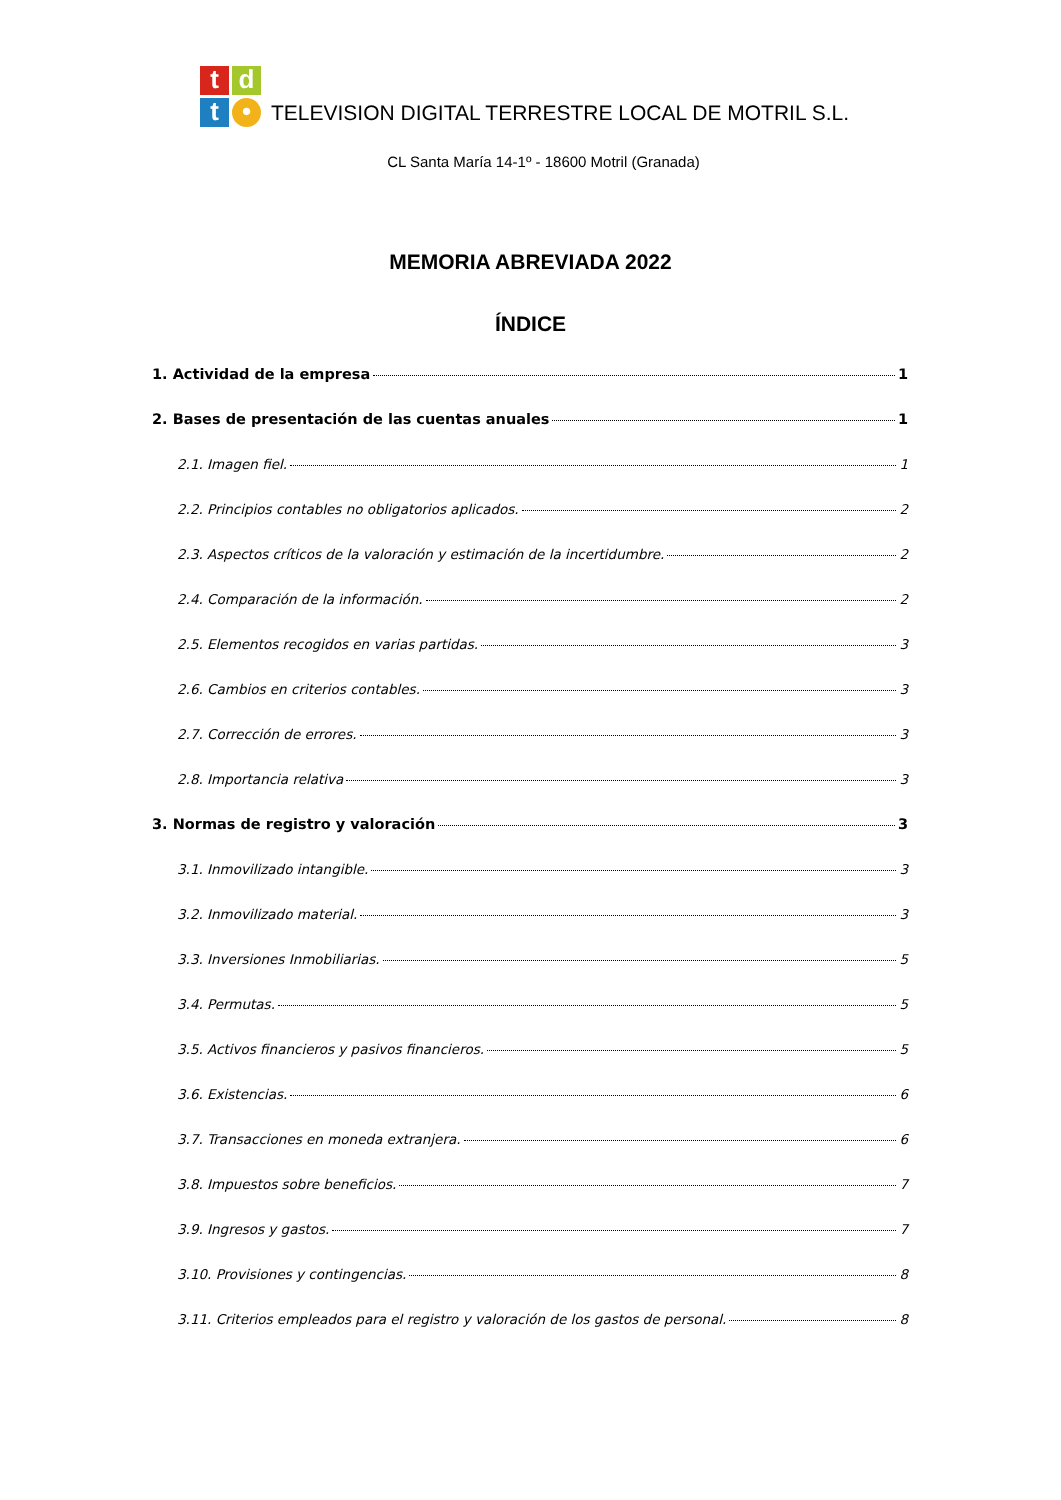tdt •
TELEVISION DIGITAL TERRESTRE LOCAL DE MOTRIL S.L.
CL Santa María 14-1º - 18600 Motril (Granada)
MEMORIA ABREVIADA 2022
ÍNDICE
1. Actividad de la empresa 1
2. Bases de presentación de las cuentas anuales 1
2.1. Imagen fiel. 1
2.2. Principios contables no obligatorios aplicados. 2
2.3. Aspectos críticos de la valoración y estimación de la incertidumbre. 2
2.4. Comparación de la información. 2
2.5. Elementos recogidos en varias partidas. 3
2.6. Cambios en criterios contables. 3
2.7. Corrección de errores. 3
2.8. Importancia relativa 3
3. Normas de registro y valoración 3
3.1. Inmovilizado intangible. 3
3.2. Inmovilizado material. 3
3.3. Inversiones Inmobiliarias. 5
3.4. Permutas. 5
3.5. Activos financieros y pasivos financieros. 5
3.6. Existencias. 6
3.7. Transacciones en moneda extranjera. 6
3.8. Impuestos sobre beneficios. 7
3.9. Ingresos y gastos. 7
3.10. Provisiones y contingencias. 8
3.11. Criterios empleados para el registro y valoración de los gastos de personal. 8